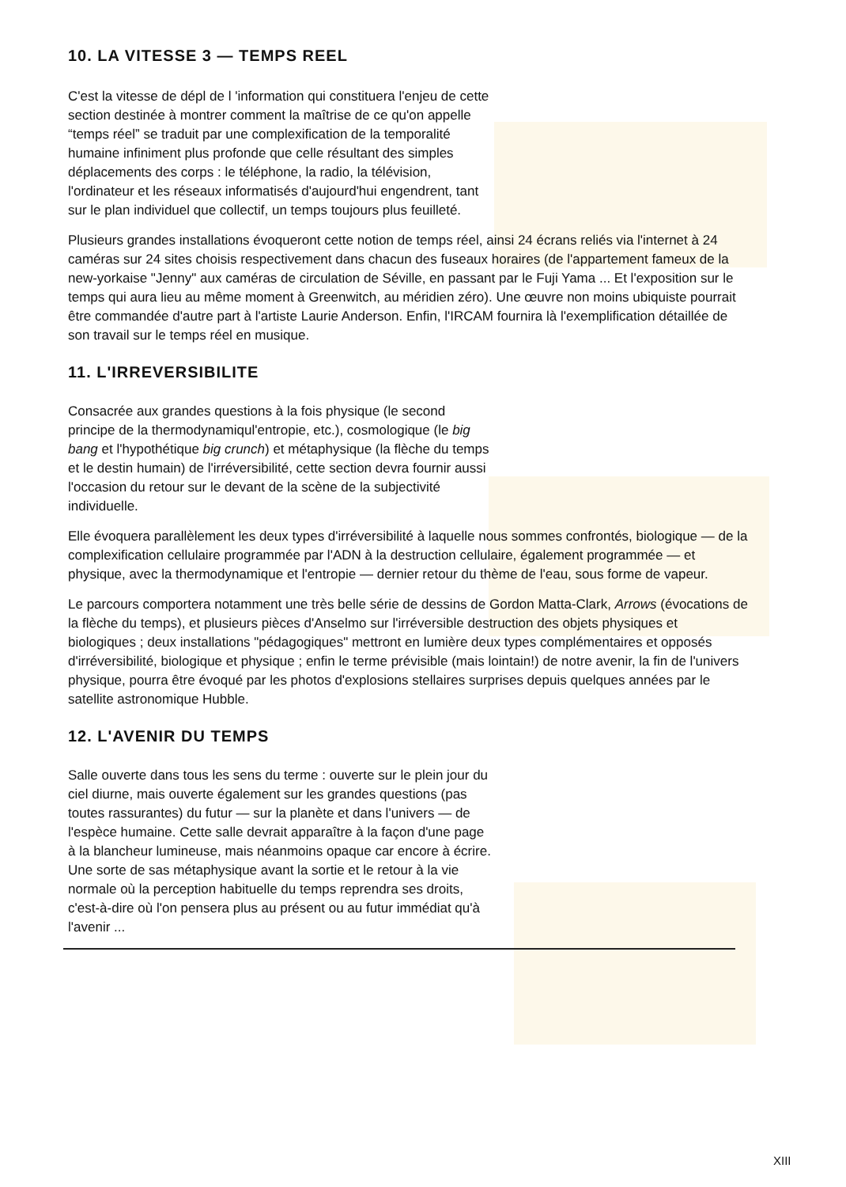10. LA VITESSE 3 — TEMPS REEL
C'est la vitesse de dépl de l 'information qui constituera l'enjeu de cette section destinée à montrer comment la maîtrise de ce qu'on appelle “temps réel” se traduit par une complexification de la temporalité humaine infiniment plus profonde que celle résultant des simples déplacements des corps : le téléphone, la radio, la télévision, l'ordinateur et les réseaux informatisés d'aujourd'hui engendrent, tant sur le plan individuel que collectif, un temps toujours plus feuilleté.
Plusieurs grandes installations évoqueront cette notion de temps réel, ainsi 24 écrans reliés via l'internet à 24 caméras sur 24 sites choisis respectivement dans chacun des fuseaux horaires (de l'appartement fameux de la new-yorkaise "Jenny" aux caméras de circulation de Séville, en passant par le Fuji Yama ... Et l'exposition sur le temps qui aura lieu au même moment à Greenwitch, au méridien zéro). Une œuvre non moins ubiquiste pourrait être commandée d'autre part à l'artiste Laurie Anderson. Enfin, l'IRCAM fournira là l'exemplification détaillée de son travail sur le temps réel en musique.
11. L'IRREVERSIBILITE
Consacrée aux grandes questions à la fois physique (le second principe de la thermodynamiqul'entropie, etc.), cosmologique (le big bang et l'hypothétique big crunch) et métaphysique (la flèche du temps et le destin humain) de l'irréversibilité, cette section devra fournir aussi l'occasion du retour sur le devant de la scène de la subjectivité individuelle.
Elle évoquera parallèlement les deux types d'irréversibilité à laquelle nous sommes confrontés, biologique — de la complexification cellulaire programmée par l'ADN à la destruction cellulaire, également programmée — et physique, avec la thermodynamique et l'entropie — dernier retour du thème de l'eau, sous forme de vapeur.
Le parcours comportera notamment une très belle série de dessins de Gordon Matta-Clark, Arrows (évocations de la flèche du temps), et plusieurs pièces d'Anselmo sur l'irréversible destruction des objets physiques et biologiques ; deux installations "pédagogiques" mettront en lumière deux types complémentaires et opposés d'irréversibilité, biologique et physique ; enfin le terme prévisible (mais lointain!) de notre avenir, la fin de l'univers physique, pourra être évoqué par les photos d'explosions stellaires surprises depuis quelques années par le satellite astronomique Hubble.
12. L'AVENIR DU TEMPS
Salle ouverte dans tous les sens du terme : ouverte sur le plein jour du ciel diurne, mais ouverte également sur les grandes questions (pas toutes rassurantes) du futur — sur la planète et dans l'univers — de l'espèce humaine. Cette salle devrait apparaître à la façon d'une page à la blancheur lumineuse, mais néanmoins opaque car encore à écrire. Une sorte de sas métaphysique avant la sortie et le retour à la vie normale où la perception habituelle du temps reprendra ses droits, c'est-à-dire où l'on pensera plus au présent ou au futur immédiat qu'à l'avenir ...
XIII